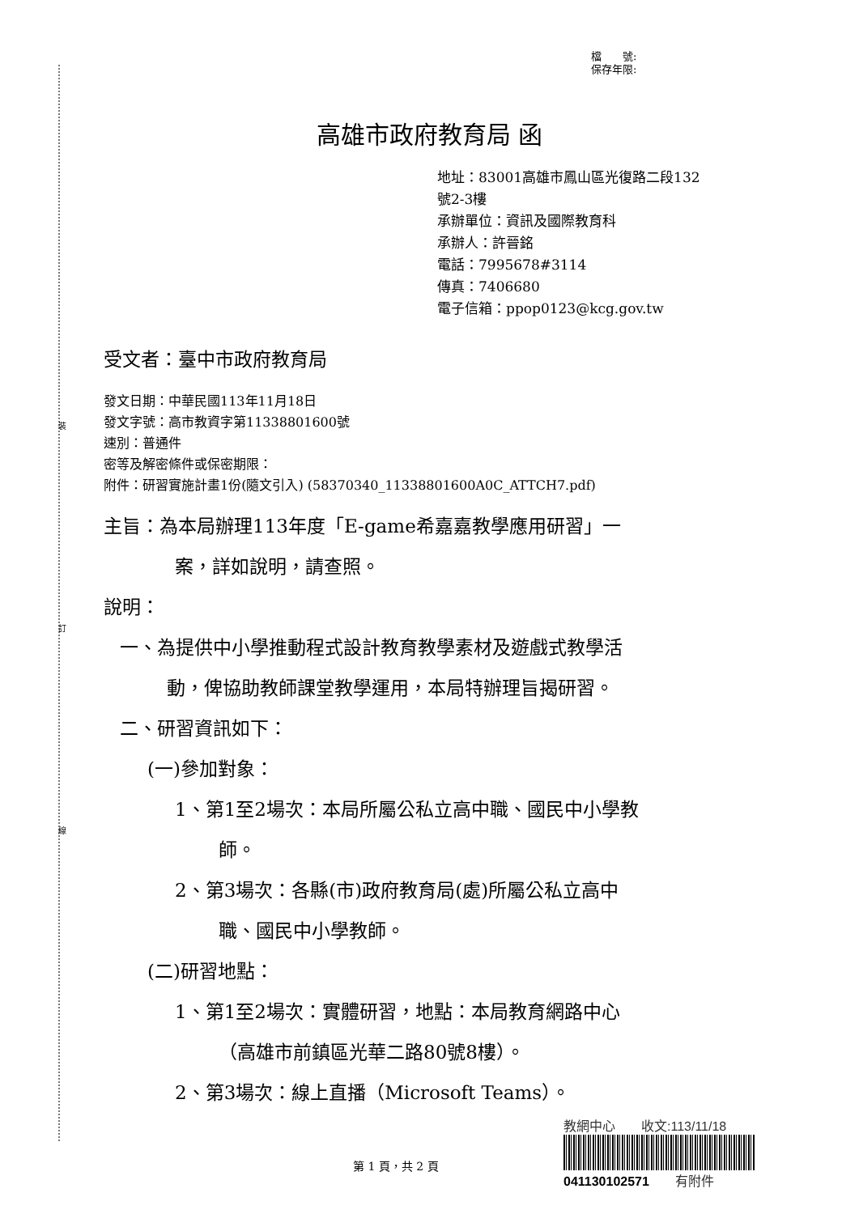裝
訂
線
檔　　號:
保存年限:
高雄市政府教育局 函
地址：83001高雄市鳳山區光復路二段132
號2-3樓
承辦單位：資訊及國際教育科
承辦人：許晉銘
電話：7995678#3114
傳真：7406680
電子信箱：ppop0123@kcg.gov.tw
受文者：臺中市政府教育局
發文日期：中華民國113年11月18日
發文字號：高市教資字第11338801600號
速別：普通件
密等及解密條件或保密期限：
附件：研習實施計畫1份(隨文引入) (58370340_11338801600A0C_ATTCH7.pdf)
主旨：為本局辦理113年度「E-game希嘉嘉教學應用研習」一
案，詳如說明，請查照。
說明：
一、為提供中小學推動程式設計教育教學素材及遊戲式教學活
動，俾協助教師課堂教學運用，本局特辦理旨揭研習。
二、研習資訊如下：
(一)參加對象：
1、第1至2場次：本局所屬公私立高中職、國民中小學教
師。
2、第3場次：各縣(市)政府教育局(處)所屬公私立高中
職、國民中小學教師。
(二)研習地點：
1、第1至2場次：實體研習，地點：本局教育網路中心
（高雄市前鎮區光華二路80號8樓）。
2、第3場次：線上直播（Microsoft Teams）。
第 1 頁，共 2 頁
教網中心　　收文:113/11/18
041130102571　　有附件